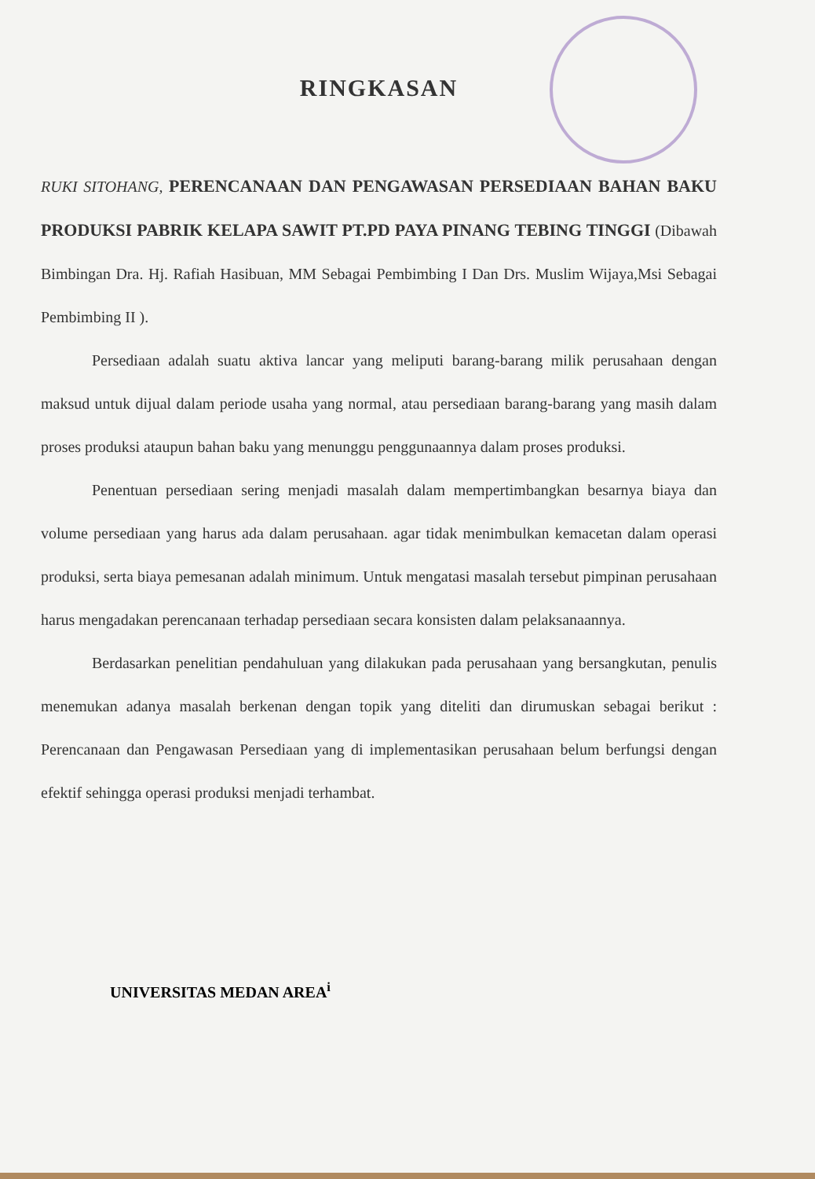RINGKASAN
RUKI SITOHANG, PERENCANAAN DAN PENGAWASAN PERSEDIAAN BAHAN BAKU PRODUKSI PABRIK KELAPA SAWIT PT.PD PAYA PINANG TEBING TINGGI (Dibawah Bimbingan Dra. Hj. Rafiah Hasibuan, MM Sebagai Pembimbing I Dan Drs. Muslim Wijaya,Msi Sebagai Pembimbing II ).
Persediaan adalah suatu aktiva lancar yang meliputi barang-barang milik perusahaan dengan maksud untuk dijual dalam periode usaha yang normal, atau persediaan barang-barang yang masih dalam proses produksi ataupun bahan baku yang menunggu penggunaannya dalam proses produksi.
Penentuan persediaan sering menjadi masalah dalam mempertimbangkan besarnya biaya dan volume persediaan yang harus ada dalam perusahaan. agar tidak menimbulkan kemacetan dalam operasi produksi, serta biaya pemesanan adalah minimum. Untuk mengatasi masalah tersebut pimpinan perusahaan harus mengadakan perencanaan terhadap persediaan secara konsisten dalam pelaksanaannya.
Berdasarkan penelitian pendahuluan yang dilakukan pada perusahaan yang bersangkutan, penulis menemukan adanya masalah berkenan dengan topik yang diteliti dan dirumuskan sebagai berikut : Perencanaan dan Pengawasan Persediaan yang di implementasikan perusahaan belum berfungsi dengan efektif sehingga operasi produksi menjadi terhambat.
UNIVERSITAS MEDAN AREA<sup>i</sup>